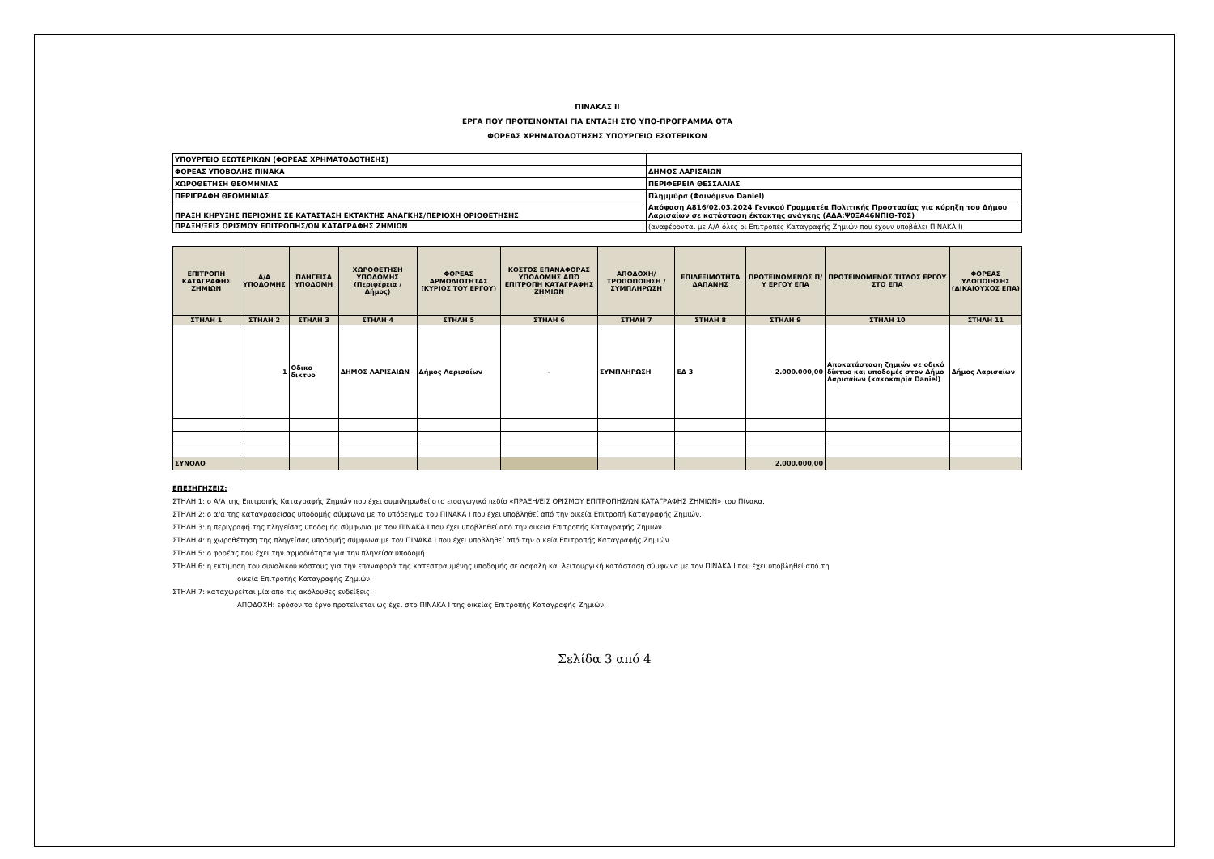ΠΙΝΑΚΑΣ ΙΙ
ΕΡΓΑ ΠΟΥ ΠΡΟΤΕΙΝΟΝΤΑΙ ΓΙΑ ΕΝΤΑΞΗ ΣΤΟ ΥΠΟ-ΠΡΟΓΡΑΜΜΑ ΟΤΑ
ΦΟΡΕΑΣ ΧΡΗΜΑΤΟΔΟΤΗΣΗΣ ΥΠΟΥΡΓΕΙΟ ΕΣΩΤΕΡΙΚΩΝ
| ΥΠΟΥΡΓΕΙΟ ΕΣΩΤΕΡΙΚΩΝ (ΦΟΡΕΑΣ ΧΡΗΜΑΤΟΔΟΤΗΣΗΣ) | |
| ΦΟΡΕΑΣ ΥΠΟΒΟΛΗΣ ΠΙΝΑΚΑ | ΔΗΜΟΣ ΛΑΡΙΣΑΙΩΝ |
| ΧΩΡΟΘΕΤΗΣΗ ΘΕΟΜΗΝΙΑΣ | ΠΕΡΙΦΕΡΕΙΑ ΘΕΣΣΑΛΙΑΣ |
| ΠΕΡΙΓΡΑΦΗ ΘΕΟΜΗΝΙΑΣ | Πλημμύρα (Φαινόμενο Daniel) |
| ΠΡΑΞΗ ΚΗΡΥΞΗΣ ΠΕΡΙΟΧΗΣ ΣΕ ΚΑΤΑΣΤΑΣΗ ΕΚΤΑΚΤΗΣ ΑΝΑΓΚΗΣ/ΠΕΡΙΟΧΗ ΟΡΙΟΘΕΤΗΣΗΣ | Απόφαση Α816/02.03.2024 Γενικού Γραμματέα Πολιτικής Προστασίας για κύρηξη του Δήμου Λαρισαίων σε κατάσταση έκτακτης ανάγκης (ΑΔΑ:Ψ0ΞΑ46ΝΠΙΘ-Τ0Σ) |
| ΠΡΑΞΗ/ΞΕΙΣ ΟΡΙΣΜΟΥ ΕΠΙΤΡΟΠΗΣ/ΩΝ ΚΑΤΑΓΡΑΦΗΣ ΖΗΜΙΩΝ | (αναφέρονται με Α/Α όλες οι Επιτροπές Καταγραφής Ζημιών που έχουν υποβάλει ΠΙΝΑΚΑ Ι) |
| ΕΠΙΤΡΟΠΗ ΚΑΤΑΓΡΑΦΗΣ ΖΗΜΙΩΝ | Α/Α ΥΠΟΔΟΜΗΣ | ΠΛΗΓΕΙΣΑ ΥΠΟΔΟΜΗ | ΧΩΡΟΘΕΤΗΣΗ ΥΠΟΔΟΜΗΣ (Περιφέρεια / Δήμος) | ΦΟΡΕΑΣ ΑΡΜΟΔΙΟΤΗΤΑΣ (ΚΥΡΙΟΣ ΤΟΥ ΕΡΓΟΥ) | ΚΟΣΤΟΣ ΕΠΑΝΑΦΟΡΑΣ ΥΠΟΔΟΜΗΣ ΑΠΌ ΕΠΙΤΡΟΠΗ ΚΑΤΑΓΡΑΦΗΣ ΖΗΜΙΩΝ | ΑΠΟΔΟΧΗ/ΤΡΟΠΟΠΟΙΗΣΗ / ΣΥΜΠΛΗΡΩΣΗ | ΕΠΙΛΕΞΙΜΟΤΗΤΑ ΔΑΠΑΝΗΣ | ΠΡΟΤΕΙΝΟΜΕΝΟΣ Π/Υ ΕΡΓΟΥ ΕΠΑ | ΠΡΟΤΕΙΝΟΜΕΝΟΣ ΤΙΤΛΟΣ ΕΡΓΟΥ ΣΤΟ ΕΠΑ | ΦΟΡΕΑΣ ΥΛΟΠΟΙΗΣΗΣ (ΔΙΚΑΙΟΥΧΟΣ ΕΠΑ) |
| --- | --- | --- | --- | --- | --- | --- | --- | --- | --- | --- |
| ΣΤΗΛΗ 1 | ΣΤΗΛΗ 2 | ΣΤΗΛΗ 3 | ΣΤΗΛΗ 4 | ΣΤΗΛΗ 5 | ΣΤΗΛΗ 6 | ΣΤΗΛΗ 7 | ΣΤΗΛΗ 8 | ΣΤΗΛΗ 9 | ΣΤΗΛΗ 10 | ΣΤΗΛΗ 11 |
| | 1 | Οδικο δικτυο | ΔΗΜΟΣ ΛΑΡΙΣΑΙΩΝ | Δήμος Λαρισαίων | - | ΣΥΜΠΛΗΡΩΣΗ | ΕΔ 3 | 2.000.000,00 | Αποκατάσταση ζημιών σε οδικό δίκτυο και υποδομές στον Δήμο Λαρισαίων (κακοκαιρία Daniel) | Δήμος Λαρισαίων |
| ΣΥΝΟΛΟ | | | | | | | | 2.000.000,00 | | |
ΕΠΕΞΗΓΗΣΕΙΣ:
ΣΤΗΛΗ 1: ο Α/Α της Επιτροπής Καταγραφής Ζημιών που έχει συμπληρωθεί στο εισαγωγικό πεδίο «ΠΡΑΞΗ/ΕΙΣ ΟΡΙΣΜΟΥ ΕΠΙΤΡΟΠΗΣ/ΩΝ ΚΑΤΑΓΡΑΦΗΣ ΖΗΜΙΩΝ» του Πίνακα.
ΣΤΗΛΗ 2: ο α/α της καταγραφείσας υποδομής σύμφωνα με το υπόδειγμα του ΠΙΝΑΚΑ Ι που έχει υποβληθεί από την οικεία Επιτροπή Καταγραφής Ζημιών.
ΣΤΗΛΗ 3: η περιγραφή της πληγείσας υποδομής σύμφωνα με τον ΠΙΝΑΚΑ Ι που έχει υποβληθεί από την οικεία Επιτροπής Καταγραφής Ζημιών.
ΣΤΗΛΗ 4: η χωροθέτηση της πληγείσας υποδομής σύμφωνα με τον ΠΙΝΑΚΑ Ι που έχει υποβληθεί από την οικεία Επιτροπής Καταγραφής Ζημιών.
ΣΤΗΛΗ 5: ο φορέας που έχει την αρμοδιότητα για την πληγείσα υποδομή.
ΣΤΗΛΗ 6: η εκτίμηση του συνολικού κόστους για την επαναφορά της κατεστραμμένης υποδομής σε ασφαλή και λειτουργική κατάσταση σύμφωνα με τον ΠΙΝΑΚΑ Ι που έχει υποβληθεί από τη
οικεία Επιτροπής Καταγραφής Ζημιών.
ΣΤΗΛΗ 7: καταχωρείται μία από τις ακόλουθες ενδείξεις:
ΑΠΟΔΟΧΗ: εφόσον το έργο προτείνεται ως έχει στο ΠΙΝΑΚΑ Ι της οικείας Επιτροπής Καταγραφής Ζημιών.
Σελίδα 3 από 4